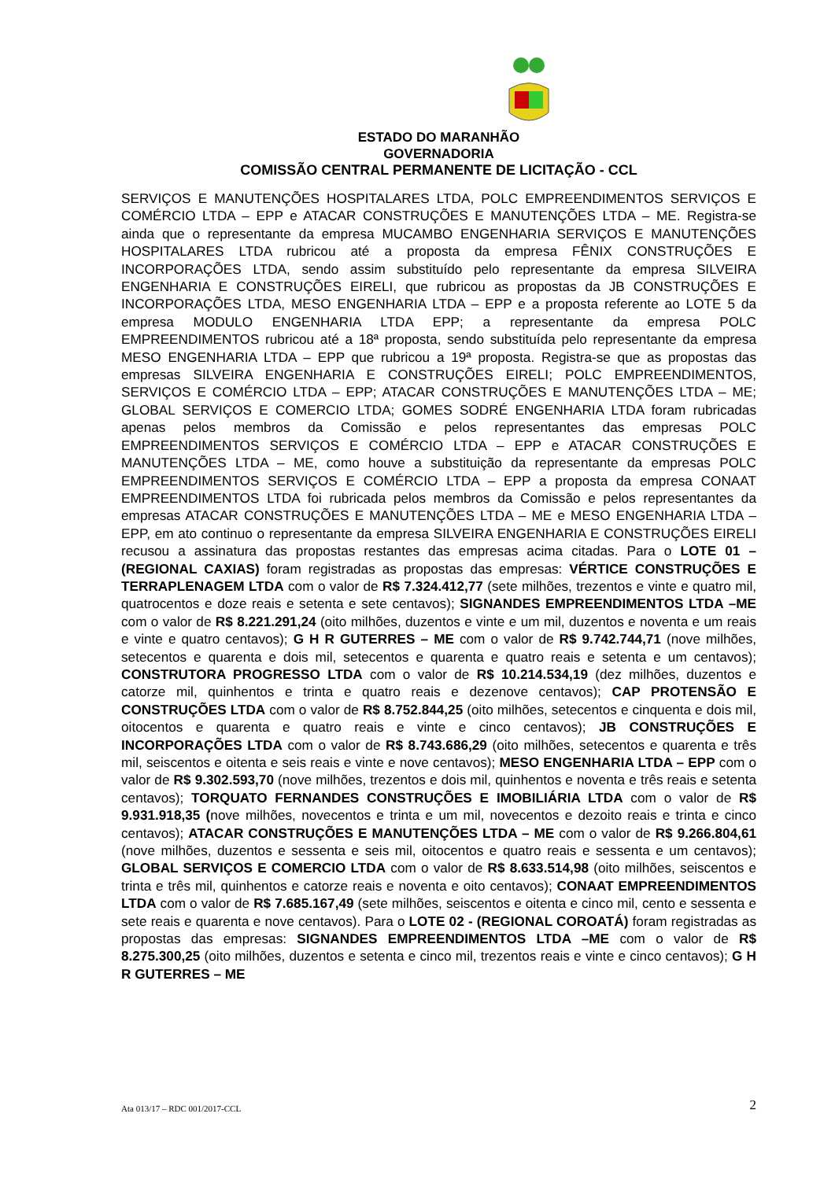ESTADO DO MARANHÃO
GOVERNADORIA
COMISSÃO CENTRAL PERMANENTE DE LICITAÇÃO - CCL
SERVIÇOS E MANUTENÇÕES HOSPITALARES LTDA, POLC EMPREENDIMENTOS SERVIÇOS E COMÉRCIO LTDA – EPP e ATACAR CONSTRUÇÕES E MANUTENÇÕES LTDA – ME. Registra-se ainda que o representante da empresa MUCAMBO ENGENHARIA SERVIÇOS E MANUTENÇÕES HOSPITALARES LTDA rubricou até a proposta da empresa FÊNIX CONSTRUÇÕES E INCORPORAÇÕES LTDA, sendo assim substituído pelo representante da empresa SILVEIRA ENGENHARIA E CONSTRUÇÕES EIRELI, que rubricou as propostas da JB CONSTRUÇÕES E INCORPORAÇÕES LTDA, MESO ENGENHARIA LTDA – EPP e a proposta referente ao LOTE 5 da empresa MODULO ENGENHARIA LTDA EPP; a representante da empresa POLC EMPREENDIMENTOS rubricou até a 18ª proposta, sendo substituída pelo representante da empresa MESO ENGENHARIA LTDA – EPP que rubricou a 19ª proposta. Registra-se que as propostas das empresas SILVEIRA ENGENHARIA E CONSTRUÇÕES EIRELI; POLC EMPREENDIMENTOS, SERVIÇOS E COMÉRCIO LTDA – EPP; ATACAR CONSTRUÇÕES E MANUTENÇÕES LTDA – ME; GLOBAL SERVIÇOS E COMERCIO LTDA; GOMES SODRÉ ENGENHARIA LTDA foram rubricadas apenas pelos membros da Comissão e pelos representantes das empresas POLC EMPREENDIMENTOS SERVIÇOS E COMÉRCIO LTDA – EPP e ATACAR CONSTRUÇÕES E MANUTENÇÕES LTDA – ME, como houve a substituição da representante da empresas POLC EMPREENDIMENTOS SERVIÇOS E COMÉRCIO LTDA – EPP a proposta da empresa CONAAT EMPREENDIMENTOS LTDA foi rubricada pelos membros da Comissão e pelos representantes da empresas ATACAR CONSTRUÇÕES E MANUTENÇÕES LTDA – ME e MESO ENGENHARIA LTDA – EPP, em ato continuo o representante da empresa SILVEIRA ENGENHARIA E CONSTRUÇÕES EIRELI recusou a assinatura das propostas restantes das empresas acima citadas. Para o LOTE 01 – (REGIONAL CAXIAS) foram registradas as propostas das empresas: VÉRTICE CONSTRUÇÕES E TERRAPLENAGEM LTDA com o valor de R$ 7.324.412,77 (sete milhões, trezentos e vinte e quatro mil, quatrocentos e doze reais e setenta e sete centavos); SIGNANDES EMPREENDIMENTOS LTDA –ME com o valor de R$ 8.221.291,24 (oito milhões, duzentos e vinte e um mil, duzentos e noventa e um reais e vinte e quatro centavos); G H R GUTERRES – ME com o valor de R$ 9.742.744,71 (nove milhões, setecentos e quarenta e dois mil, setecentos e quarenta e quatro reais e setenta e um centavos); CONSTRUTORA PROGRESSO LTDA com o valor de R$ 10.214.534,19 (dez milhões, duzentos e catorze mil, quinhentos e trinta e quatro reais e dezenove centavos); CAP PROTENSÃO E CONSTRUÇÕES LTDA com o valor de R$ 8.752.844,25 (oito milhões, setecentos e cinquenta e dois mil, oitocentos e quarenta e quatro reais e vinte e cinco centavos); JB CONSTRUÇÕES E INCORPORAÇÕES LTDA com o valor de R$ 8.743.686,29 (oito milhões, setecentos e quarenta e três mil, seiscentos e oitenta e seis reais e vinte e nove centavos); MESO ENGENHARIA LTDA – EPP com o valor de R$ 9.302.593,70 (nove milhões, trezentos e dois mil, quinhentos e noventa e três reais e setenta centavos); TORQUATO FERNANDES CONSTRUÇÕES E IMOBILIÁRIA LTDA com o valor de R$ 9.931.918,35 (nove milhões, novecentos e trinta e um mil, novecentos e dezoito reais e trinta e cinco centavos); ATACAR CONSTRUÇÕES E MANUTENÇÕES LTDA – ME com o valor de R$ 9.266.804,61 (nove milhões, duzentos e sessenta e seis mil, oitocentos e quatro reais e sessenta e um centavos); GLOBAL SERVIÇOS E COMERCIO LTDA com o valor de R$ 8.633.514,98 (oito milhões, seiscentos e trinta e três mil, quinhentos e catorze reais e noventa e oito centavos); CONAAT EMPREENDIMENTOS LTDA com o valor de R$ 7.685.167,49 (sete milhões, seiscentos e oitenta e cinco mil, cento e sessenta e sete reais e quarenta e nove centavos). Para o LOTE 02 - (REGIONAL COROATÁ) foram registradas as propostas das empresas: SIGNANDES EMPREENDIMENTOS LTDA –ME com o valor de R$ 8.275.300,25 (oito milhões, duzentos e setenta e cinco mil, trezentos reais e vinte e cinco centavos); G H R GUTERRES – ME
Ata 013/17 – RDC 001/2017-CCL 2